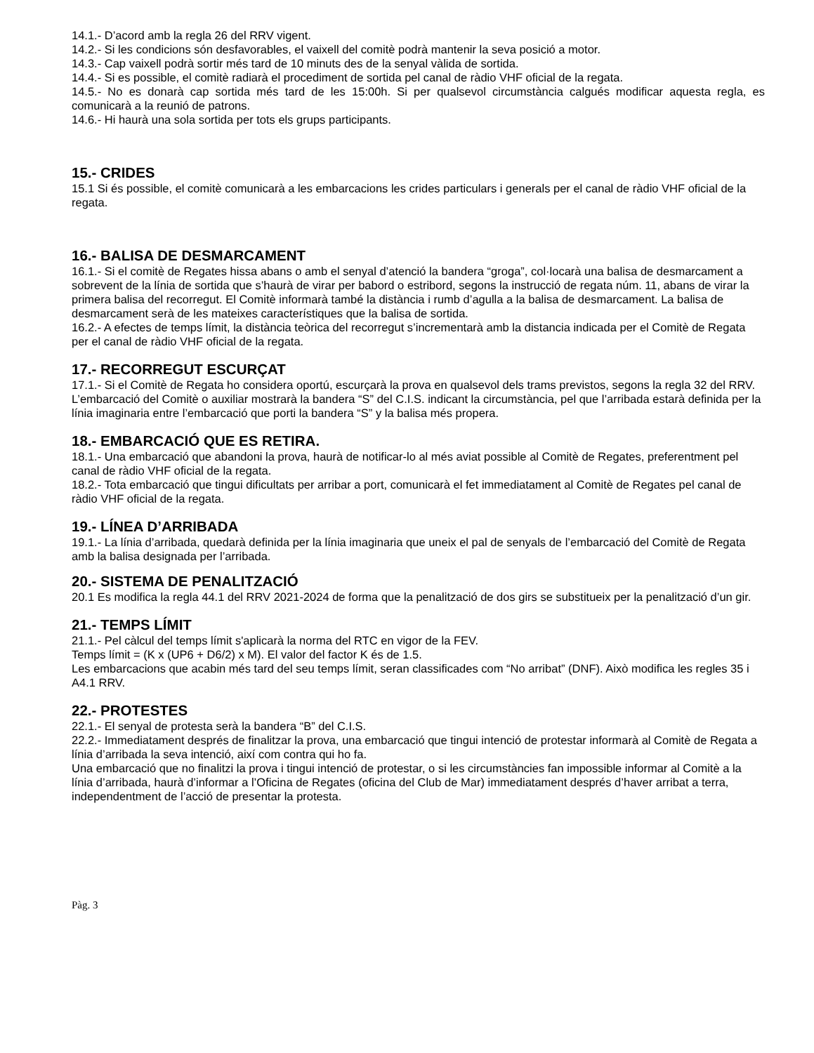14.1.- D’acord amb la regla 26 del RRV vigent.
14.2.- Si les condicions són desfavorables, el vaixell del comitè podrà mantenir la seva posició a motor.
14.3.- Cap vaixell podrà sortir més tard de 10 minuts des de la senyal vàlida de sortida.
14.4.- Si es possible, el comitè radiarà el procediment de sortida pel canal de ràdio VHF oficial de la regata.
14.5.- No es donarà cap sortida més tard de les 15:00h. Si per qualsevol circumstància calgués modificar aquesta regla, es comunicarà a la reunió de patrons.
14.6.- Hi haurà una sola sortida per tots els grups participants.
15.- CRIDES
15.1 Si és possible, el comitè comunicarà a les embarcacions les crides particulars i generals per el canal de ràdio VHF oficial de la regata.
16.- BALISA DE DESMARCAMENT
16.1.- Si el comitè de Regates hissa abans o amb el senyal d’atenció la bandera “groga”, col·locarà una balisa de desmarcament a sobrevent de la línia de sortida que s’haurà de virar per babord o estribord, segons la instrucció de regata núm. 11, abans de virar la primera balisa del recorregut. El Comitè informarà també la distància i rumb d’agulla a la balisa de desmarcament. La balisa de desmarcament serà de les mateixes característiques que la balisa de sortida.
16.2.- A efectes de temps límit, la distància teòrica del recorregut s’incrementarà amb la distancia indicada per el Comitè de Regata per el canal de ràdio VHF oficial de la regata.
17.- RECORREGUT ESCURÇAT
17.1.- Si el Comitè de Regata ho considera oportú, escurçarà la prova en qualsevol dels trams previstos, segons la regla 32 del RRV. L’embarcació del Comitè o auxiliar mostrarà la bandera “S” del C.I.S. indicant la circumstància, pel que l’arribada estarà definida per la línia imaginaria entre l’embarcació que porti la bandera “S” y la balisa més propera.
18.- EMBARCACIÓ QUE ES RETIRA.
18.1.- Una embarcació que abandoni la prova, haurà de notificar-lo al més aviat possible al Comitè de Regates, preferentment pel canal de ràdio VHF oficial de la regata.
18.2.- Tota embarcació que tingui dificultats per arribar a port, comunicarà el fet immediatament al Comitè de Regates pel canal de ràdio VHF oficial de la regata.
19.- LÍNEA D’ARRIBADA
19.1.- La línia d’arribada, quedarà definida per la línia imaginaria que uneix el pal de senyals de l’embarcació del Comitè de Regata amb la balisa designada per l’arribada.
20.- SISTEMA DE PENALITZACIÓ
20.1 Es modifica la regla 44.1 del RRV 2021-2024 de forma que la penalització de dos girs se substitueix per la penalització d’un gir.
21.- TEMPS LÍMIT
21.1.- Pel càlcul del temps límit s'aplicarà la norma del RTC en vigor de la FEV.
Temps límit = (K x (UP6 + D6/2) x M). El valor del factor K és de 1.5.
Les embarcacions que acabin més tard del seu temps límit, seran classificades com “No arribat” (DNF). Això modifica les regles 35 i A4.1 RRV.
22.- PROTESTES
22.1.- El senyal de protesta serà la bandera “B” del C.I.S.
22.2.- Immediatament després de finalitzar la prova, una embarcació que tingui intenció de protestar informarà al Comitè de Regata a línia d’arribada la seva intenció, així com contra qui ho fa.
Una embarcació que no finalitzi la prova i tingui intenció de protestar, o si les circumstàncies fan impossible informar al Comitè a la línia d’arribada, haurà d’informar a l’Oficina de Regates (oficina del Club de Mar) immediatament després d’haver arribat a terra, independentment de l’acció de presentar la protesta.
Pàg. 3